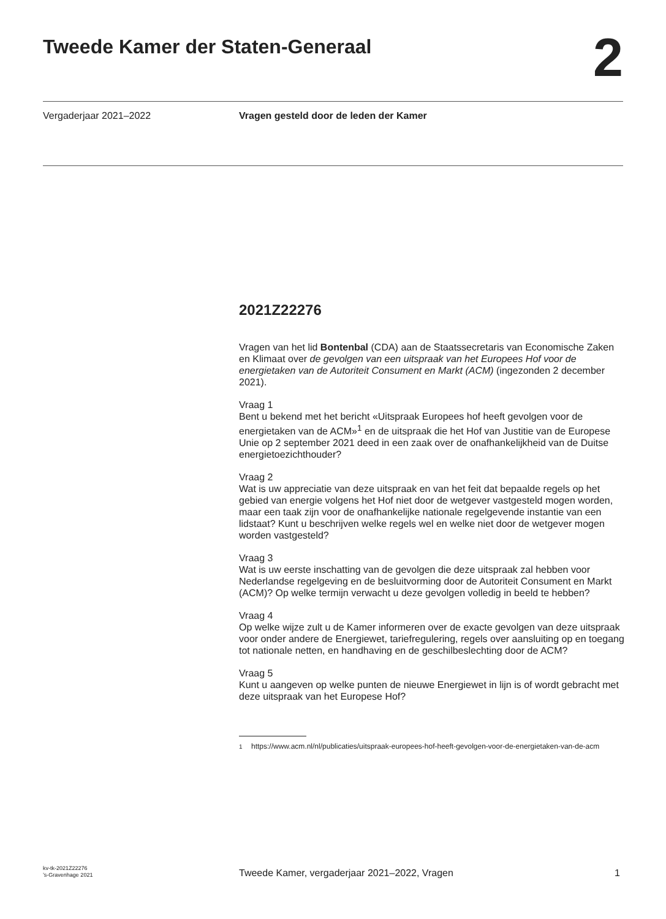Tweede Kamer der Staten-Generaal
2
Vergaderjaar 2021–2022 Vragen gesteld door de leden der Kamer
2021Z22276
Vragen van het lid Bontenbal (CDA) aan de Staatssecretaris van Economische Zaken en Klimaat over de gevolgen van een uitspraak van het Europees Hof voor de energietaken van de Autoriteit Consument en Markt (ACM) (ingezonden 2 december 2021).
Vraag 1
Bent u bekend met het bericht «Uitspraak Europees hof heeft gevolgen voor de energietaken van de ACM»<sup>1</sup> en de uitspraak die het Hof van Justitie van de Europese Unie op 2 september 2021 deed in een zaak over de onafhankelijkheid van de Duitse energietoezichthouder?
Vraag 2
Wat is uw appreciatie van deze uitspraak en van het feit dat bepaalde regels op het gebied van energie volgens het Hof niet door de wetgever vastgesteld mogen worden, maar een taak zijn voor de onafhankelijke nationale regelgevende instantie van een lidstaat? Kunt u beschrijven welke regels wel en welke niet door de wetgever mogen worden vastgesteld?
Vraag 3
Wat is uw eerste inschatting van de gevolgen die deze uitspraak zal hebben voor Nederlandse regelgeving en de besluitvorming door de Autoriteit Consument en Markt (ACM)? Op welke termijn verwacht u deze gevolgen volledig in beeld te hebben?
Vraag 4
Op welke wijze zult u de Kamer informeren over de exacte gevolgen van deze uitspraak voor onder andere de Energiewet, tariefregulering, regels over aansluiting op en toegang tot nationale netten, en handhaving en de geschilbeslechting door de ACM?
Vraag 5
Kunt u aangeven op welke punten de nieuwe Energiewet in lijn is of wordt gebracht met deze uitspraak van het Europese Hof?
<sup>1</sup> https://www.acm.nl/nl/publicaties/uitspraak-europees-hof-heeft-gevolgen-voor-de-energietaken-van-de-acm
kv-tk-2021Z22276
’s-Gravenhage 2021
Tweede Kamer, vergaderjaar 2021–2022, Vragen
1